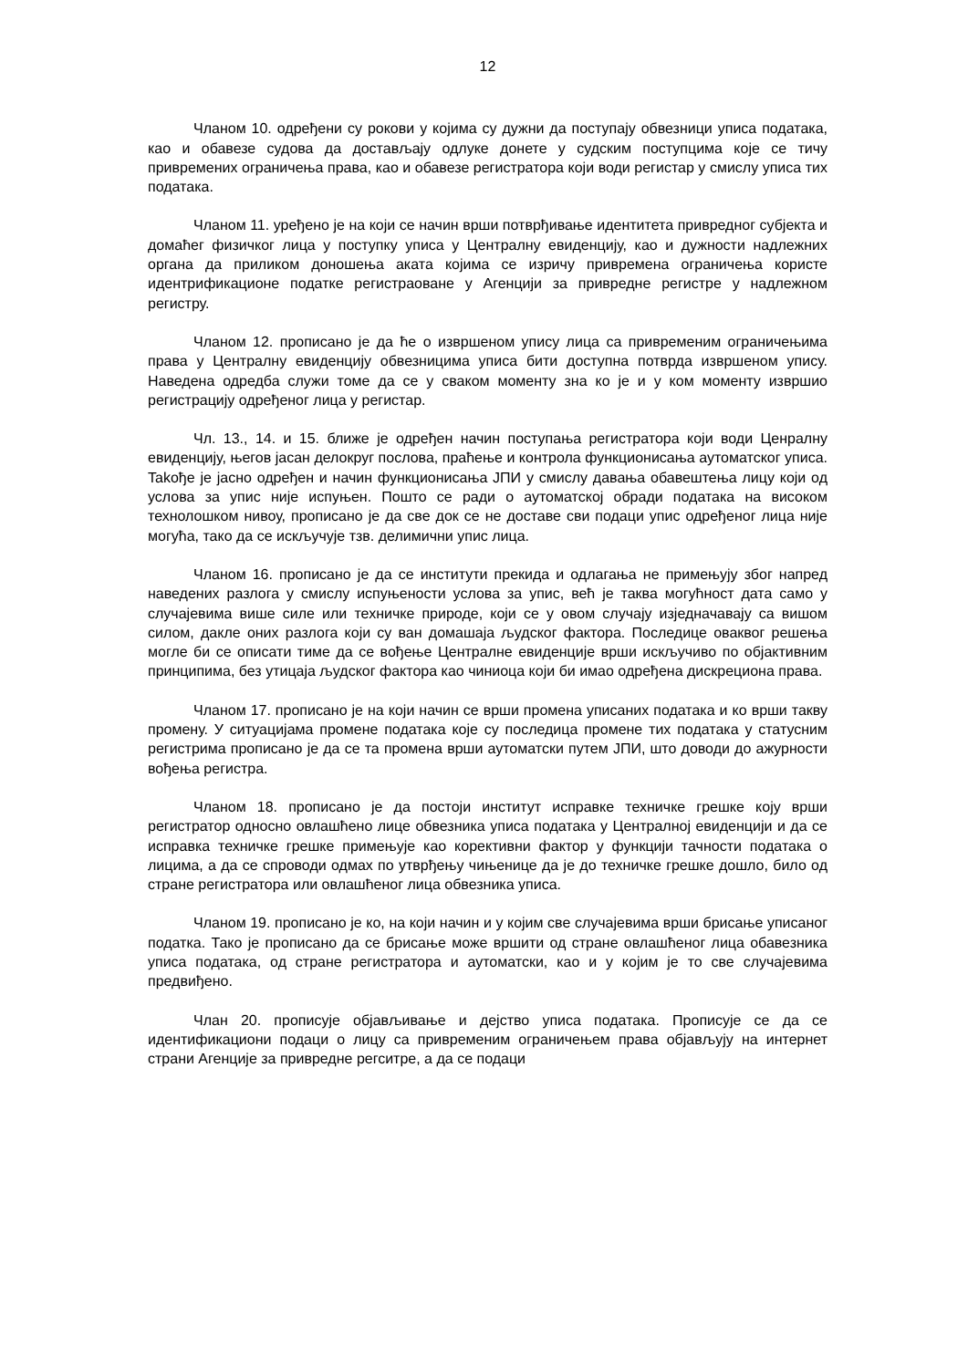12
Чланом 10. одређени су рокови у којима су дужни да поступају обвезници уписа података, као и обавезе судова да достављају одлуке донете у судским поступцима које се тичу привремених ограничења права, као и обавезе регистратора који води регистар у смислу уписа тих података.
Чланом 11. уређено је на који се начин врши потврђивање идентитета привредног субјекта и домаћег физичког лица у поступку уписа у Централну евиденцију, као и дужности надлежних органа да приликом доношења аката којима се изричу привремена ограничења користе идентрификационе податке регистраоване у Агенцији за привредне регистре у надлежном регистру.
Чланом 12. прописано је да ће о извршеном упису лица са привременим ограничењима права у Централну евиденцију обвезницима уписа бити доступна потврда извршеном упису. Наведена одредба служи томе да се у сваком моменту зна ко је и у ком моменту извршио регистрацију одређеног лица у регистар.
Чл. 13., 14. и 15. ближе је одређен начин поступања регистратора који води Ценралну евиденцију, његов јасан делокруг послова, праћење и контрола функционисања аутоматског уписа. Takође је јасно одређен и начин функционисања ЈПИ у смислу давања обавештења лицу који од услова за упис није испуњен. Пошто се ради о аутоматској обради података на високом технолошком нивоу, прописано је да све док се не доставе сви подаци упис одређеног лица није могућа, тако да се искључује тзв. делимични упис лица.
Чланом 16. прописано је да се институти прекида и одлагања не примењују због напред наведених разлога у смислу испуњености услова за упис, већ је таква могућност дата само у случајевима више силе или техничке природе, који се у овом случају изједначавају са вишом силом, дакле оних разлога који су ван домашаја људског фактора. Последице оваквог решења могле би се описати тиме да се вођење Централне евиденције врши искључиво по објактивним принципима, без утицаја људског фактора као чиниоца који би имао одређена дискрециона права.
Чланом 17. прописано је на који начин се врши промена уписаних података и ко врши такву промену. У ситуацијама промене података које су последица промене тих података у статусним регистрима прописано је да се та промена врши аутоматски путем ЈПИ, што доводи до ажурности вођења регистра.
Чланом 18. прописано је да постоји институт исправке техничке грешке коју врши регистратор односно овлашћено лице обвезника уписа података у Централној евиденцији и да се исправка техничке грешке примењује као корективни фактор у функцији тачности података о лицима, а да се спроводи одмах по утврђењу чињенице да је до техничке грешке дошло, било од стране регистратора или овлашћеног лица обвезника уписа.
Чланом 19. прописано је ко, на који начин и у којим све случајевима врши брисање уписаног податка. Тако је прописано да се брисање може вршити од стране овлашћеног лица обавезника уписа података, од стране регистратора и аутоматски, као и у којим је то све случајевима предвиђено.
Члан 20. прописује објављивање и дејство уписа података. Прописује се да се идентификациони подаци о лицу са привременим ограничењем права објављују на интернет страни Агенције за привредне регситре, а да се подаци